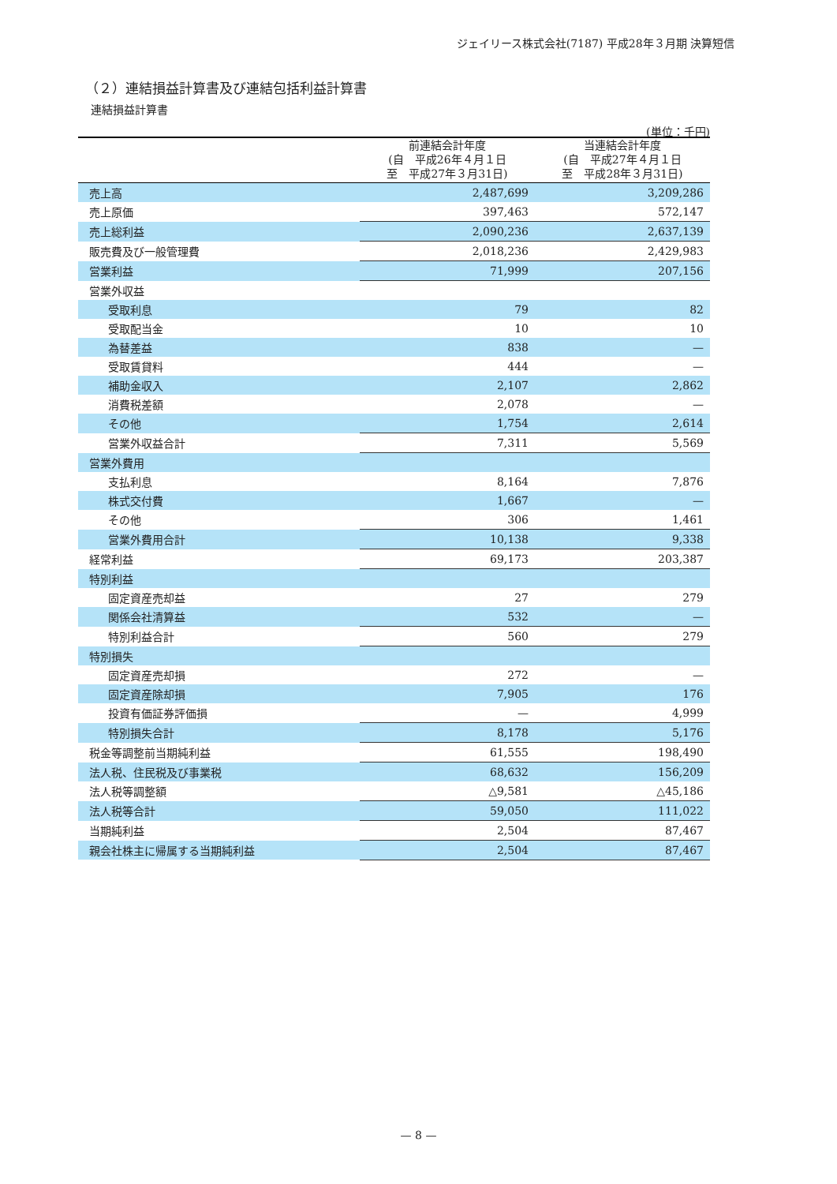ジェイリース株式会社(7187) 平成28年３月期 決算短信
（２）連結損益計算書及び連結包括利益計算書
連結損益計算書
(単位：千円)
| | 前連結会計年度 (自 平成26年４月１日 至 平成27年３月31日) | 当連結会計年度 (自 平成27年４月１日 至 平成28年３月31日) |
| --- | --- | --- |
| 売上高 | 2,487,699 | 3,209,286 |
| 売上原価 | 397,463 | 572,147 |
| 売上総利益 | 2,090,236 | 2,637,139 |
| 販売費及び一般管理費 | 2,018,236 | 2,429,983 |
| 営業利益 | 71,999 | 207,156 |
| 営業外収益 | | |
| 受取利息 | 79 | 82 |
| 受取配当金 | 10 | 10 |
| 為替差益 | 838 | — |
| 受取賃貸料 | 444 | — |
| 補助金収入 | 2,107 | 2,862 |
| 消費税差額 | 2,078 | — |
| その他 | 1,754 | 2,614 |
| 営業外収益合計 | 7,311 | 5,569 |
| 営業外費用 | | |
| 支払利息 | 8,164 | 7,876 |
| 株式交付費 | 1,667 | — |
| その他 | 306 | 1,461 |
| 営業外費用合計 | 10,138 | 9,338 |
| 経常利益 | 69,173 | 203,387 |
| 特別利益 | | |
| 固定資産売却益 | 27 | 279 |
| 関係会社清算益 | 532 | — |
| 特別利益合計 | 560 | 279 |
| 特別損失 | | |
| 固定資産売却損 | 272 | — |
| 固定資産除却損 | 7,905 | 176 |
| 投資有価証券評価損 | — | 4,999 |
| 特別損失合計 | 8,178 | 5,176 |
| 税金等調整前当期純利益 | 61,555 | 198,490 |
| 法人税、住民税及び事業税 | 68,632 | 156,209 |
| 法人税等調整額 | △9,581 | △45,186 |
| 法人税等合計 | 59,050 | 111,022 |
| 当期純利益 | 2,504 | 87,467 |
| 親会社株主に帰属する当期純利益 | 2,504 | 87,467 |
— 8 —